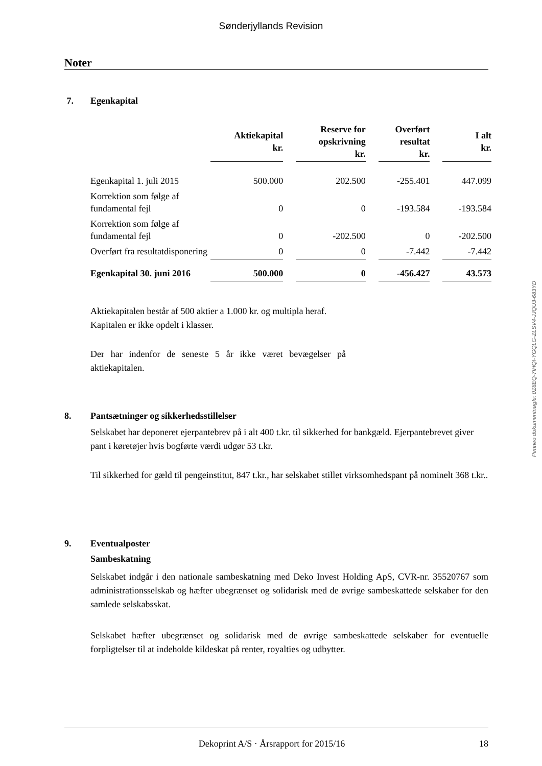Sønderjyllands Revision
Noter
7. Egenkapital
| | Aktiekapital kr. | | Reserve for opskrivning kr. | | Overført resultat kr. | | I alt kr. |
| --- | --- | --- | --- | --- | --- | --- | --- |
| Egenkapital 1. juli 2015 | 500.000 | | 202.500 | | -255.401 | | 447.099 |
| Korrektion som følge af fundamental fejl | 0 | | 0 | | -193.584 | | -193.584 |
| Korrektion som følge af fundamental fejl | 0 | | -202.500 | | 0 | | -202.500 |
| Overført fra resultatdisponering | 0 | | 0 | | -7.442 | | -7.442 |
| Egenkapital 30. juni 2016 | 500.000 | | 0 | | -456.427 | | 43.573 |
Aktiekapitalen består af 500 aktier a 1.000 kr. og multipla heraf. Kapitalen er ikke opdelt i klasser.
Der har indenfor de seneste 5 år ikke været bevægelser på aktiekapitalen.
8. Pantsætninger og sikkerhedsstillelser
Selskabet har deponeret ejerpantebrev på i alt 400 t.kr. til sikkerhed for bankgæld. Ejerpantebrevet giver pant i køretøjer hvis bogførte værdi udgør 53 t.kr.
Til sikkerhed for gæld til pengeinstitut, 847 t.kr., har selskabet stillet virksomhedspant på nominelt 368 t.kr..
9. Eventualposter
Sambeskatning
Selskabet indgår i den nationale sambeskatning med Deko Invest Holding ApS, CVR-nr. 35520767 som administrationsselskab og hæfter ubegrænset og solidarisk med de øvrige sambeskattede selskaber for den samlede selskabsskat.
Selskabet hæfter ubegrænset og solidarisk med de øvrige sambeskattede selskaber for eventuelle forpligtelser til at indeholde kildeskat på renter, royalties og udbytter.
Penneo dokumentnøgle: 0Z8EQ-7IHQI-YGQLG-ZLSV4-JJQU3-683YD
Dekoprint A/S · Årsrapport for 2015/16 18